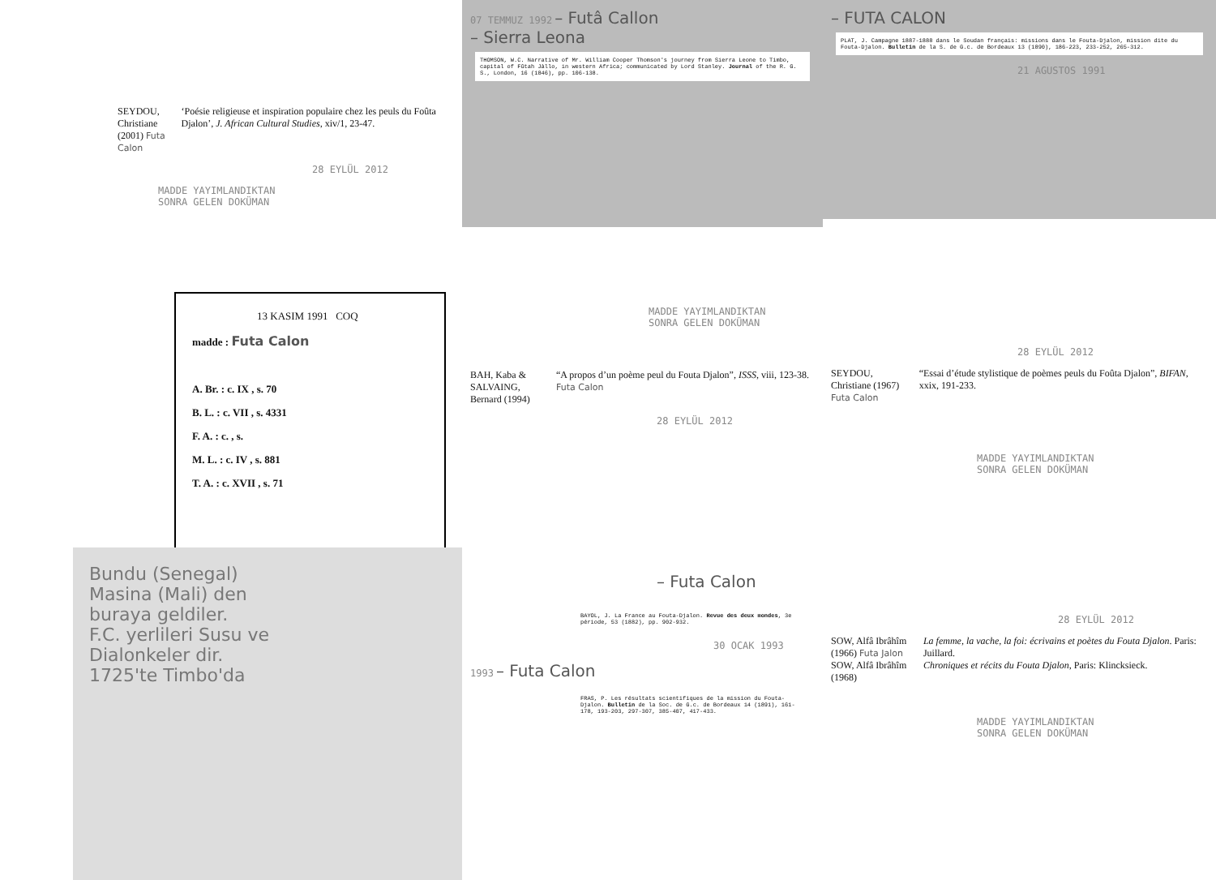SEYDOU, Christiane (2001) Futa Calon
‘Poésie religieuse et inspiration populaire chez les peuls du Foûta Djalon’, J. African Cultural Studies, xiv/1, 23-47.
28 EYLÜL 2012
MADDE YAYIMLANDIKTAN
SONRA GELEN DOKÜMAN
07 TEMMUZ 1992 – Futâ Callon
– Sierra Leona
THOMSON, W.C. Narrative of Mr. William Cooper Thomson's journey from Sierra Leone to Timbo, capital of Fûtah Jàllo, in western Africa; communicated by Lord Stanley. Journal of the R. G. S., London, 16 (1846), pp. 106-138.
– FUTA CALON
PLAT, J. Campagne 1887-1888 dans le Soudan français: missions dans le Fouta-Djalon, mission dite du Fouta-Djalon. Bulletin de la S. de G.c. de Bordeaux 13 (1890), 186-223, 233-252, 265-312.
21 AGUSTOS 1991
13 KASIM 1991 COQ
madde : Futa Calon
A. Br. : c. IX , s. 70
B. L. : c. VII , s. 4331
F. A. : c. , s.
M. L. : c. IV , s. 881
T. A. : c. XVII , s. 71
MADDE YAYIMLANDIKTAN
SONRA GELEN DOKÜMAN
BAH, Kaba & SALVAING, Bernard (1994)
“A propos d’un poème peul du Fouta Djalon”, ISSS, viii, 123-38. Futa Calon
28 EYLÜL 2012
28 EYLÜL 2012
SEYDOU, Christiane (1967) Futa Calon
“Essai d’étude stylistique de poèmes peuls du Foûta Djalon”, BIFAN, xxix, 191-233.
MADDE YAYIMLANDIKTAN
SONRA GELEN DOKÜMAN
Bundu (Senegal)
Masina (Mali) den
buraya geldiler.
F.C. yerlileri Susu ve
Dialonkeler dir.
1725'te Timbo'da
– Futa Calon
BAYOL, J. La France au Fouta-Djalon. Revue des deux mondes, 3e période, 53 (1882), pp. 902-932.
30 OCAK 1993
1993 – Futa Calon
FRAS, P. Les résultats scientifiques de la mission du Fouta-Djalon. Bulletin de la Soc. de G.c. de Bordeaux 14 (1891), 161-178, 193-203, 297-307, 385-407, 417-433.
28 EYLÜL 2012
SOW, Alfâ Ibrâhîm (1966) Futa Jalon
SOW, Alfâ Ibrâhîm (1968)
La femme, la vache, la foi: écrivains et poètes du Fouta Djalon. Paris: Juillard.
Chroniques et récits du Fouta Djalon, Paris: Klincksieck.
MADDE YAYIMLANDIKTAN
SONRA GELEN DOKÜMAN